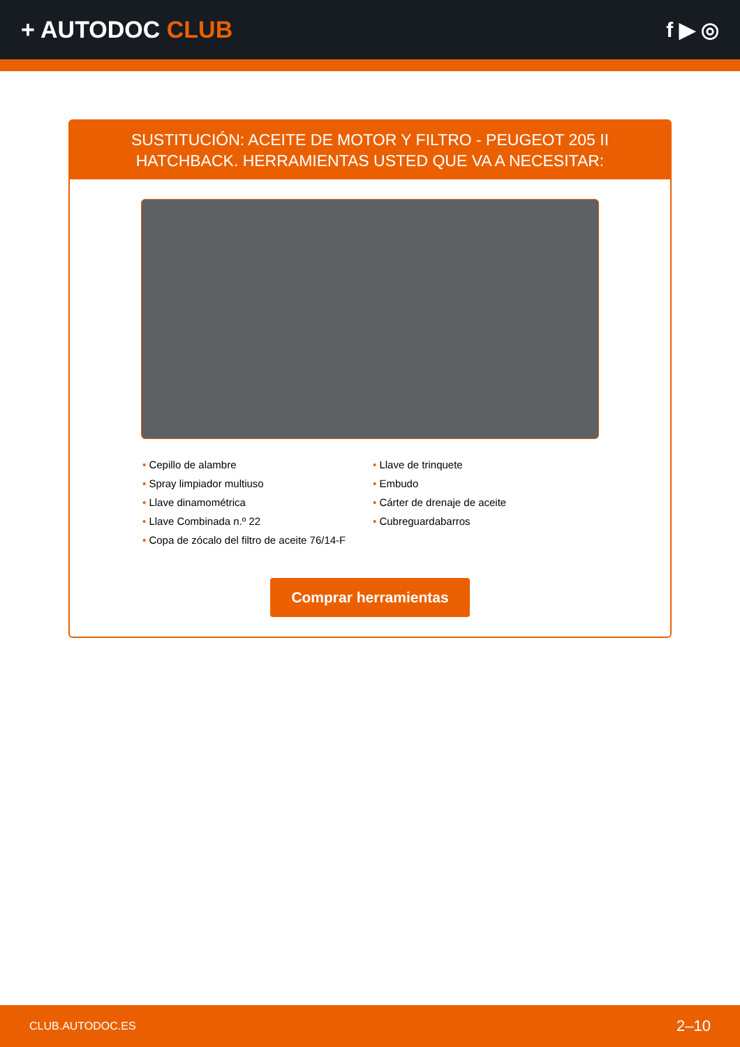+ AUTODOC CLUB f ▶ ◎
SUSTITUCIÓN: ACEITE DE MOTOR Y FILTRO - PEUGEOT 205 II HATCHBACK. HERRAMIENTAS USTED QUE VA A NECESITAR:
Cepillo de alambre
Spray limpiador multiuso
Llave dinamométrica
Llave Combinada n.º 22
Copa de zócalo del filtro de aceite 76/14-F
Llave de trinquete
Embudo
Cárter de drenaje de aceite
Cubreguardabarros
Comprar herramientas
CLUB.AUTODOC.ES 2–10